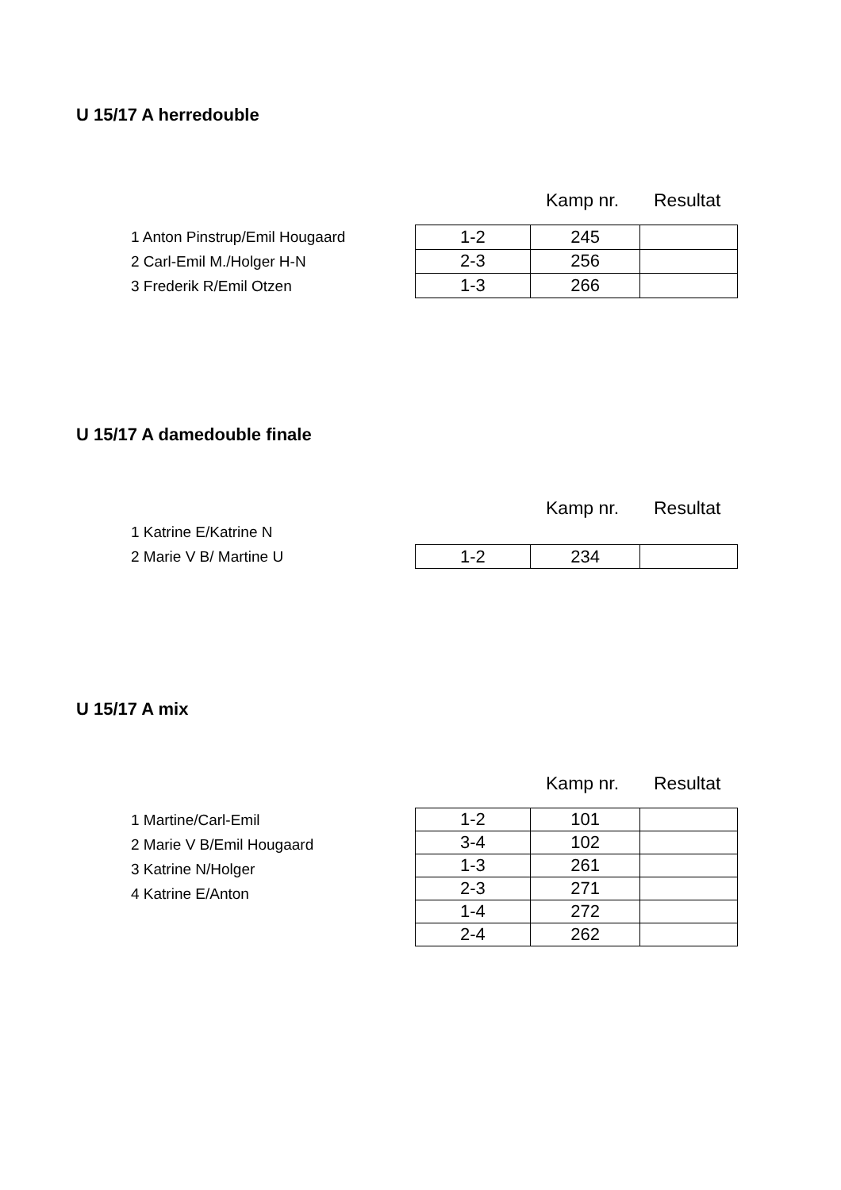U 15/17 A herredouble
Kamp nr. Resultat
1 Anton Pinstrup/Emil Hougaard
2 Carl-Emil M./Holger H-N
3 Frederik R/Emil Otzen
| 1-2 | 245 | |
| 2-3 | 256 | |
| 1-3 | 266 | |
U 15/17 A damedouble finale
Kamp nr. Resultat
1 Katrine E/Katrine N
2 Marie V B/ Martine U
| 1-2 | 234 | |
U 15/17 A mix
Kamp nr. Resultat
1 Martine/Carl-Emil
2 Marie V B/Emil Hougaard
3 Katrine N/Holger
4 Katrine E/Anton
| 1-2 | 101 | |
| 3-4 | 102 | |
| 1-3 | 261 | |
| 2-3 | 271 | |
| 1-4 | 272 | |
| 2-4 | 262 | |